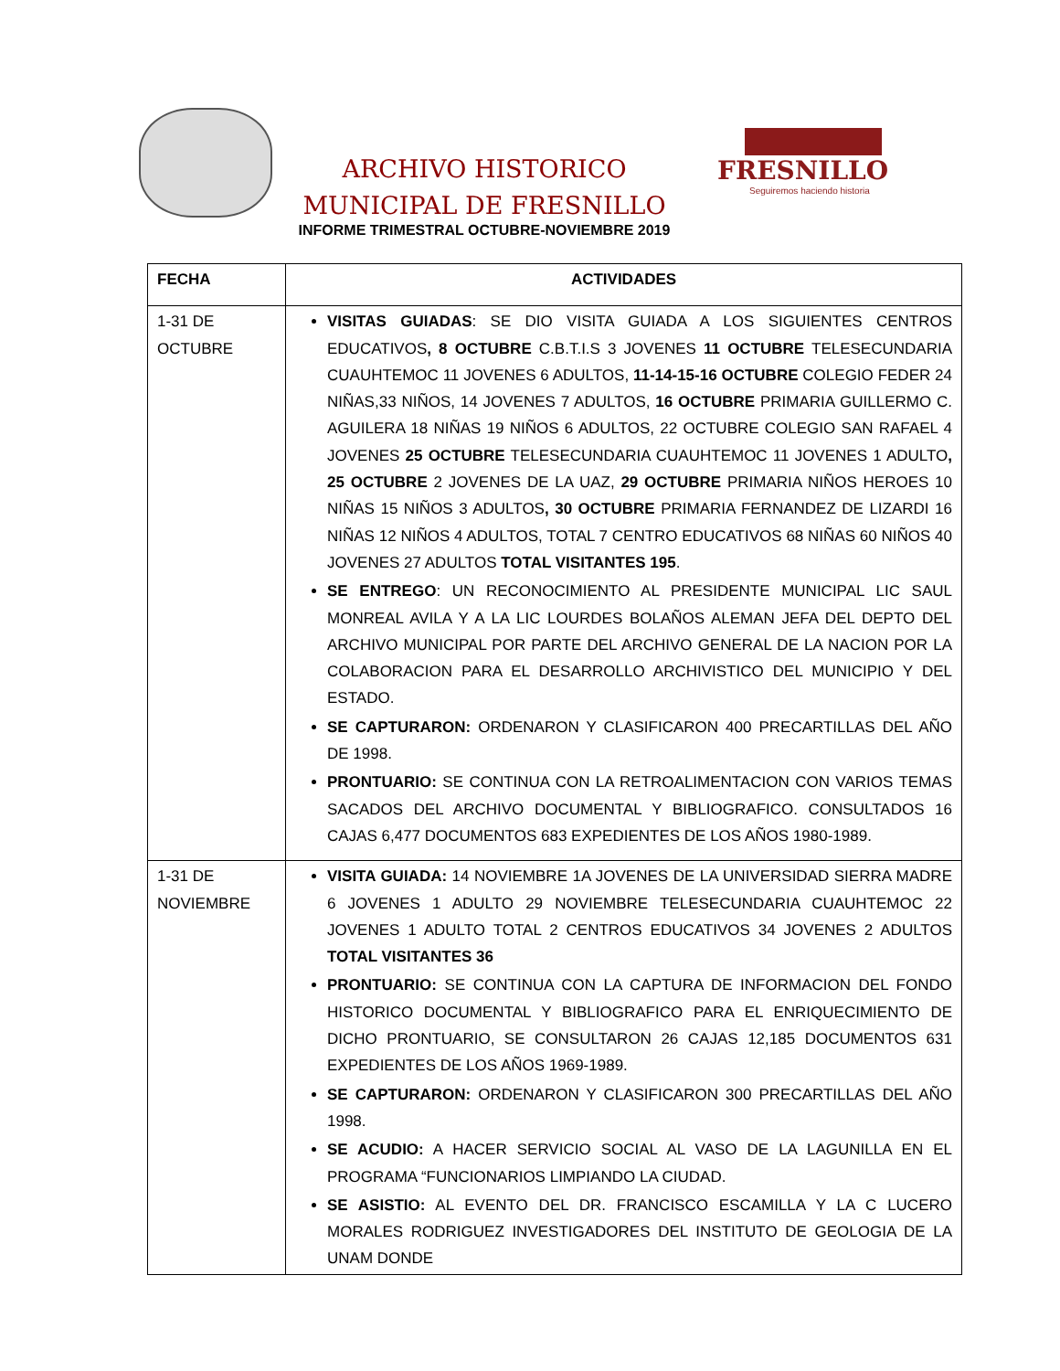ARCHIVO HISTORICO
MUNICIPAL DE FRESNILLO
FRESNILLO
Seguiremos haciendo historia
INFORME TRIMESTRAL OCTUBRE-NOVIEMBRE 2019
| FECHA | ACTIVIDADES |
| --- | --- |
| 1-31 DE OCTUBRE | VISITAS GUIADAS : SE DIO VISITA GUIADA A LOS SIGUIENTES CENTROS EDUCATIVOS , 8 OCTUBRE C.B.T.I.S 3 JOVENES 11 OCTUBRE TELESECUNDARIA CUAUHTEMOC 11 JOVENES 6 ADULTOS, 11-14-15-16 OCTUBRE COLEGIO FEDER 24 NIÑAS,33 NIÑOS, 14 JOVENES 7 ADULTOS, 16 OCTUBRE PRIMARIA GUILLERMO C. AGUILERA 18 NIÑAS 19 NIÑOS 6 ADULTOS, 22 OCTUBRE COLEGIO SAN RAFAEL 4 JOVENES 25 OCTUBRE TELESECUNDARIA CUAUHTEMOC 11 JOVENES 1 ADULTO , 25 OCTUBRE 2 JOVENES DE LA UAZ, 29 OCTUBRE PRIMARIA NIÑOS HEROES 10 NIÑAS 15 NIÑOS 3 ADULTOS , 30 OCTUBRE PRIMARIA FERNANDEZ DE LIZARDI 16 NIÑAS 12 NIÑOS 4 ADULTOS, TOTAL 7 CENTRO EDUCATIVOS 68 NIÑAS 60 NIÑOS 40 JOVENES 27 ADULTOS TOTAL VISITANTES 195 . SE ENTREGO : UN RECONOCIMIENTO AL PRESIDENTE MUNICIPAL LIC SAUL MONREAL AVILA Y A LA LIC LOURDES BOLAÑOS ALEMAN JEFA DEL DEPTO DEL ARCHIVO MUNICIPAL POR PARTE DEL ARCHIVO GENERAL DE LA NACION POR LA COLABORACION PARA EL DESARROLLO ARCHIVISTICO DEL MUNICIPIO Y DEL ESTADO. SE CAPTURARON: ORDENARON Y CLASIFICARON 400 PRECARTILLAS DEL AÑO DE 1998. PRONTUARIO: SE CONTINUA CON LA RETROALIMENTACION CON VARIOS TEMAS SACADOS DEL ARCHIVO DOCUMENTAL Y BIBLIOGRAFICO. CONSULTADOS 16 CAJAS 6,477 DOCUMENTOS 683 EXPEDIENTES DE LOS AÑOS 1980-1989. |
| 1-31 DE NOVIEMBRE | VISITA GUIADA: 14 NOVIEMBRE 1A JOVENES DE LA UNIVERSIDAD SIERRA MADRE 6 JOVENES 1 ADULTO 29 NOVIEMBRE TELESECUNDARIA CUAUHTEMOC 22 JOVENES 1 ADULTO TOTAL 2 CENTROS EDUCATIVOS 34 JOVENES 2 ADULTOS TOTAL VISITANTES 36 PRONTUARIO: SE CONTINUA CON LA CAPTURA DE INFORMACION DEL FONDO HISTORICO DOCUMENTAL Y BIBLIOGRAFICO PARA EL ENRIQUECIMIENTO DE DICHO PRONTUARIO, SE CONSULTARON 26 CAJAS 12,185 DOCUMENTOS 631 EXPEDIENTES DE LOS AÑOS 1969-1989. SE CAPTURARON: ORDENARON Y CLASIFICARON 300 PRECARTILLAS DEL AÑO 1998. SE ACUDIO: A HACER SERVICIO SOCIAL AL VASO DE LA LAGUNILLA EN EL PROGRAMA “FUNCIONARIOS LIMPIANDO LA CIUDAD. SE ASISTIO: AL EVENTO DEL DR. FRANCISCO ESCAMILLA Y LA C LUCERO MORALES RODRIGUEZ INVESTIGADORES DEL INSTITUTO DE GEOLOGIA DE LA UNAM DONDE |